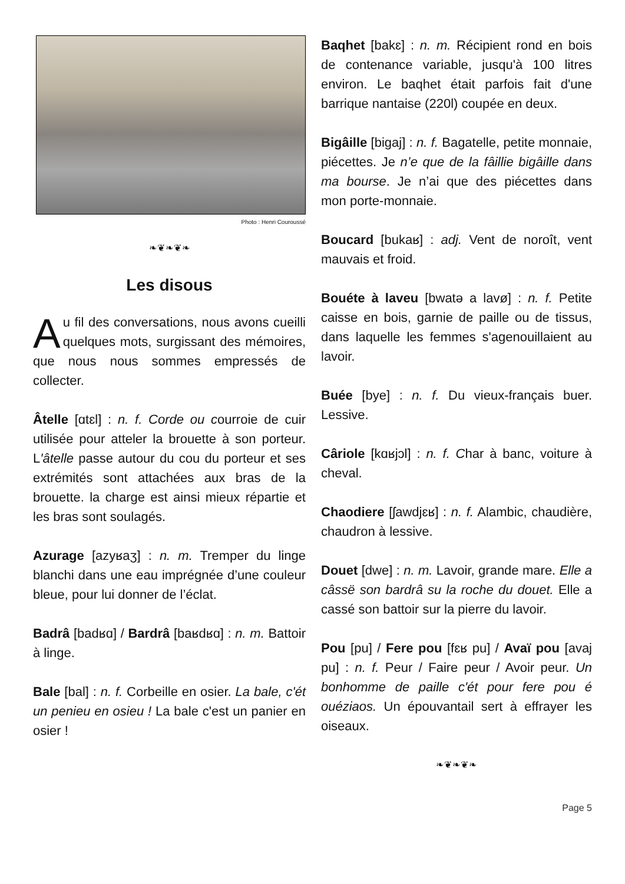Photo : Henri Couroussé
❧❦❧❦❧
Les disous
Au fil des conversations, nous avons cueilli quelques mots, surgissant des mémoires, que nous nous sommes em­pressés de collecter.
Âtelle [ɑtɛl] : n. f. Corde ou courroie de cuir utilisée pour atteler la brouette à son porteur. L'âtelle passe autour du cou du porteur et ses extrémités sont attachées aux bras de la brouette. la charge est ainsi mieux répartie et les bras sont soulagés.
Azurage [azyʁaʒ] : n. m. Tremper du linge blanchi dans une eau imprégnée d’une couleur bleue, pour lui donner de l’éclat.
Badrâ [badʁɑ] / Bardrâ [baʁdʁɑ] : n. m. Battoir à linge.
Bale [bal] : n. f. Corbeille en osier. La bale, c'ét un penieu en osieu ! La bale c'est un panier en osier !
Baqhet [bakɛ] : n. m. Récipient rond en bois de contenance variable, jusqu'à 100 litres environ. Le baqhet était parfois fait d'une barrique nantaise (220l) coupée en deux.
Bigâille [bigaj] : n. f. Bagatelle, petite monnaie, piécettes. Je n’e que de la fâillie bigâille dans ma bourse. Je n’ai que des piécettes dans mon porte-monnaie.
Boucard [bukaʁ] : adj. Vent de noroît, vent mauvais et froid.
Bouéte à laveu [bwatə a lavø] : n. f. Petite caisse en bois, garnie de paille ou de tissus, dans laquelle les femmes s'agenouillaient au lavoir.
Buée [bye] : n. f. Du vieux-français buer. Lessive.
Câriole [kɑʁjɔl] : n. f. Char à banc, voiture à cheval.
Chaodiere [ʃawdjɛʁ] : n. f. Alambic, chaudière, chaudron à lessive.
Douet [dwe] : n. m. Lavoir, grande mare. Elle a câssë son bardrâ su la roche du douet. Elle a cassé son battoir sur la pierre du lavoir.
Pou [pu] / Fere pou [fɛʁ pu] / Avaï pou [avaj pu] : n. f. Peur / Faire peur / Avoir peur. Un bonhomme de paille c'ét pour fere pou é ouéziaos. Un épouvantail sert à effrayer les oiseaux.
❧❦❧❦❧
Page 5